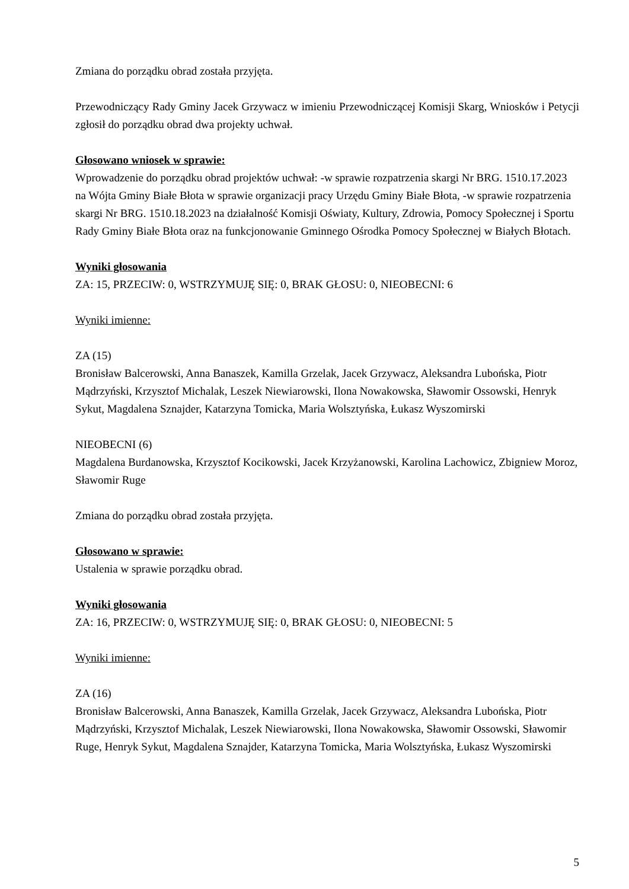Zmiana do porządku obrad została przyjęta.
Przewodniczący Rady Gminy Jacek Grzywacz w imieniu Przewodniczącej Komisji Skarg, Wniosków i Petycji zgłosił do porządku obrad dwa projekty uchwał.
Głosowano wniosek w sprawie:
Wprowadzenie do porządku obrad projektów uchwał: -w sprawie rozpatrzenia skargi Nr BRG. 1510.17.2023 na Wójta Gminy Białe Błota w sprawie organizacji pracy Urzędu Gminy Białe Błota, -w sprawie rozpatrzenia skargi Nr BRG. 1510.18.2023 na działalność Komisji Oświaty, Kultury, Zdrowia, Pomocy Społecznej i Sportu Rady Gminy Białe Błota oraz na funkcjonowanie Gminnego Ośrodka Pomocy Społecznej w Białych Błotach.
Wyniki głosowania
ZA: 15, PRZECIW: 0, WSTRZYMUJĘ SIĘ: 0, BRAK GŁOSU: 0, NIEOBECNI: 6
Wyniki imienne:
ZA (15)
Bronisław Balcerowski, Anna Banaszek, Kamilla Grzelak, Jacek Grzywacz, Aleksandra Lubońska, Piotr Mądrzyński, Krzysztof Michalak, Leszek Niewiarowski, Ilona Nowakowska, Sławomir Ossowski, Henryk Sykut, Magdalena Sznajder, Katarzyna Tomicka, Maria Wolsztyńska, Łukasz Wyszomirski
NIEOBECNI (6)
Magdalena Burdanowska, Krzysztof Kocikowski, Jacek Krzyżanowski, Karolina Lachowicz, Zbigniew Moroz, Sławomir Ruge
Zmiana do porządku obrad została przyjęta.
Głosowano w sprawie:
Ustalenia w sprawie porządku obrad.
Wyniki głosowania
ZA: 16, PRZECIW: 0, WSTRZYMUJĘ SIĘ: 0, BRAK GŁOSU: 0, NIEOBECNI: 5
Wyniki imienne:
ZA (16)
Bronisław Balcerowski, Anna Banaszek, Kamilla Grzelak, Jacek Grzywacz, Aleksandra Lubońska, Piotr Mądrzyński, Krzysztof Michalak, Leszek Niewiarowski, Ilona Nowakowska, Sławomir Ossowski, Sławomir Ruge, Henryk Sykut, Magdalena Sznajder, Katarzyna Tomicka, Maria Wolsztyńska, Łukasz Wyszomirski
5